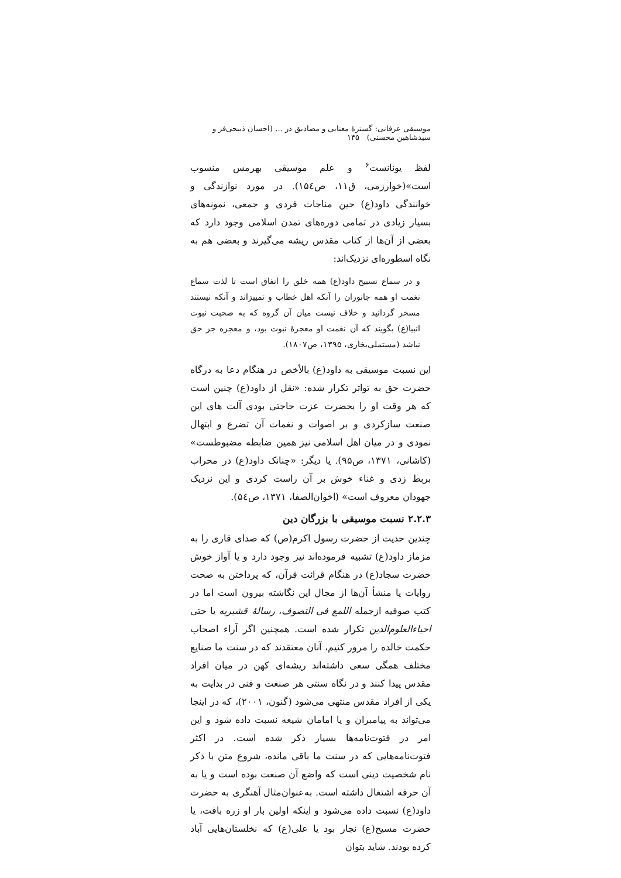موسیقی عرفانی: گسترهٔ معنایی و مصادیق در ... (احسان ذبیحی‌فر و سیدشاهین محسنی) ۱۴۵
لفظ یونانست<sup>۶</sup> و علم موسیقی بهرمس منسوب است»(خوارزمی، ق۱۱، ص۱۵٤). در مورد نوازندگی و خوانندگی داود(ع) حین مناجات فردی و جمعی، نمونه‌های بسیار زیادی در تمامی دوره‌های تمدن اسلامی وجود دارد که بعضی از آن‌ها از کتاب مقدس ریشه می‌گیرند و بعضی هم به نگاه اسطوره‌ای نزدیک‌اند:
و در سماع تسبیح داود(ع) همه خلق را اتفاق است تا لذت سماع نغمت او همه جانوران را آنکه اهل خطاب و تمییزاند و آنکه نیستند مسخر گردانید و خلاف نیست میان آن گروه که به صحبت نبوت انبیا(ع) بگویند که آن نغمت او معجزهٔ نبوت بود، و معجزه جز حق نباشد (مستملی‌بخاری، ۱۳۹۵، ص۱۸۰۷).
این نسبت موسیقی به داود(ع) بالأخص در هنگام دعا به درگاه حضرت حق به تواتر تکرار شده: «نقل از داود(ع) چنین است که هر وقت او را بحضرت عزت حاجتی بودی آلت های این صنعت سازکردی و بر اصوات و نغمات آن تضرع و ابتهال نمودی و در میان اهل اسلامی نیز همین ضابطه مضبوطست» (کاشانی، ۱۳۷۱، ص۹۵). یا دیگر: «چنانک داود(ع) در محراب بربط زدی و غناء خوش بر آن راست کردی و این نزدیک جهودان معروف است» (اخوان‌الصفا، ۱۳۷۱، ص۵٤).
۲.۲.۳ نسبت موسیقی با بزرگان دین
چندین حدیث از حضرت رسول اکرم(ص) که صدای قاری را به مزماز داود(ع) تشبیه فرموده‌اند نیز وجود دارد و یا آواز خوش حضرت سجاد(ع) در هنگام قرائت قرآن، که پرداختن به صحت روایات یا منشأ آن‌ها از مجال این نگاشته بیرون است اما در کتب صوفیه ازجمله اللمع فی التصوف، رسالهٔ قشیریه یا حتی احیاءالعلوم‌الدین تکرار شده است. همچنین اگر آراء اصحاب حکمت خالده را مرور کنیم، آنان معتقدند که در سنت ما صنایع مختلف همگی سعی داشته‌اند ریشه‌ای کهن در میان افراد مقدس پیدا کنند و در نگاه سنتی هر صنعت و فنی در بدایت به یکی از افراد مقدس منتهی می‌شود (گنون، ۲۰۰۱)، که در اینجا می‌تواند به پیامبران و یا امامان شیعه نسبت داده شود و این امر در فتوت‌نامه‌ها بسیار ذکر شده است. در اکثر فتوت‌نامه‌هایی که در سنت ما باقی مانده، شروع متن با ذکر نام شخصیت دینی است که واضع آن صنعت بوده است و یا به آن حرفه اشتغال داشته است. به‌عنوان‌مثال آهنگری به حضرت داود(ع) نسبت داده می‌شود و اینکه اولین بار او زره بافت، یا حضرت مسیح(ع) نجار بود یا علی(ع) که نخلستان‌هایی آباد کرده بودند. شاید بتوان